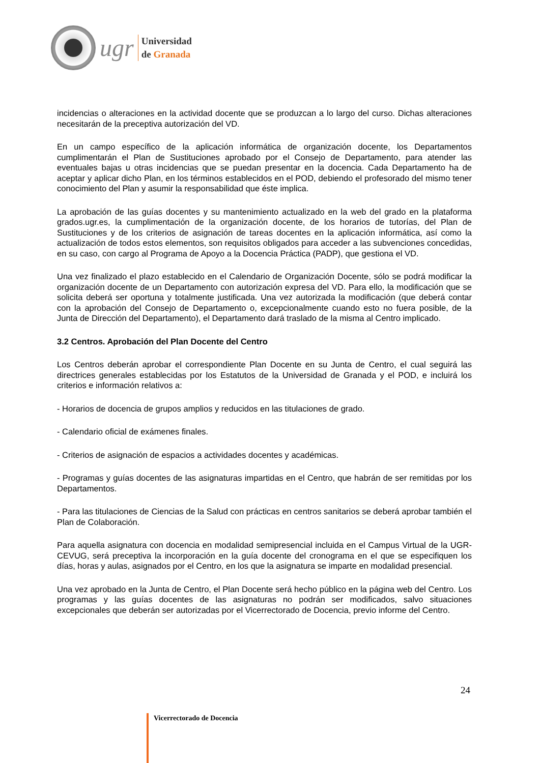ugr
Universidad
de Granada
incidencias o alteraciones en la actividad docente que se produzcan a lo largo del curso. Dichas alteraciones necesitarán de la preceptiva autorización del VD.
En un campo específico de la aplicación informática de organización docente, los Departamentos cumplimentarán el Plan de Sustituciones aprobado por el Consejo de Departamento, para atender las eventuales bajas u otras incidencias que se puedan presentar en la docencia. Cada Departamento ha de aceptar y aplicar dicho Plan, en los términos establecidos en el POD, debiendo el profesorado del mismo tener conocimiento del Plan y asumir la responsabilidad que éste implica.
La aprobación de las guías docentes y su mantenimiento actualizado en la web del grado en la plataforma grados.ugr.es, la cumplimentación de la organización docente, de los horarios de tutorías, del Plan de Sustituciones y de los criterios de asignación de tareas docentes en la aplicación informática, así como la actualización de todos estos elementos, son requisitos obligados para acceder a las subvenciones concedidas, en su caso, con cargo al Programa de Apoyo a la Docencia Práctica (PADP), que gestiona el VD.
Una vez finalizado el plazo establecido en el Calendario de Organización Docente, sólo se podrá modificar la organización docente de un Departamento con autorización expresa del VD. Para ello, la modificación que se solicita deberá ser oportuna y totalmente justificada. Una vez autorizada la modificación (que deberá contar con la aprobación del Consejo de Departamento o, excepcionalmente cuando esto no fuera posible, de la Junta de Dirección del Departamento), el Departamento dará traslado de la misma al Centro implicado.
3.2 Centros. Aprobación del Plan Docente del Centro
Los Centros deberán aprobar el correspondiente Plan Docente en su Junta de Centro, el cual seguirá las directrices generales establecidas por los Estatutos de la Universidad de Granada y el POD, e incluirá los criterios e información relativos a:
- Horarios de docencia de grupos amplios y reducidos en las titulaciones de grado.
- Calendario oficial de exámenes finales.
- Criterios de asignación de espacios a actividades docentes y académicas.
- Programas y guías docentes de las asignaturas impartidas en el Centro, que habrán de ser remitidas por los Departamentos.
- Para las titulaciones de Ciencias de la Salud con prácticas en centros sanitarios se deberá aprobar también el Plan de Colaboración.
Para aquella asignatura con docencia en modalidad semipresencial incluida en el Campus Virtual de la UGR-CEVUG, será preceptiva la incorporación en la guía docente del cronograma en el que se especifiquen los días, horas y aulas, asignados por el Centro, en los que la asignatura se imparte en modalidad presencial.
Una vez aprobado en la Junta de Centro, el Plan Docente será hecho público en la página web del Centro. Los programas y las guías docentes de las asignaturas no podrán ser modificados, salvo situaciones excepcionales que deberán ser autorizadas por el Vicerrectorado de Docencia, previo informe del Centro.
24
Vicerrectorado de Docencia